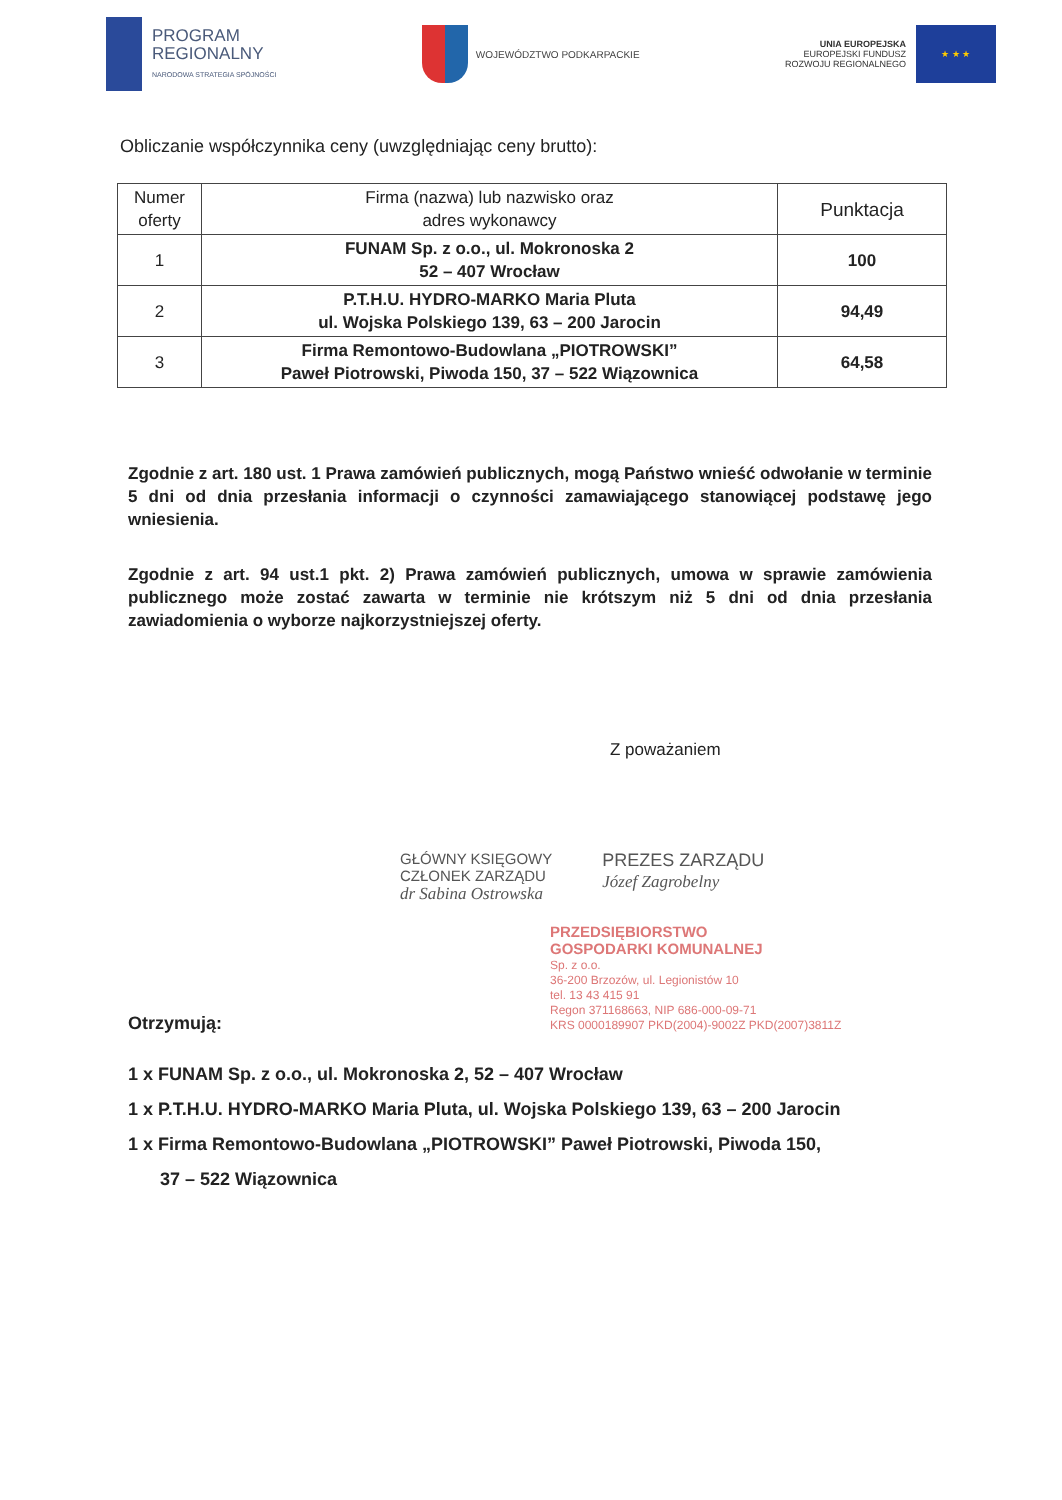PROGRAM
REGIONALNY
NARODOWA STRATEGIA SPÓJNOŚCI
WOJEWÓDZTWO PODKARPACKIE
UNIA EUROPEJSKA
EUROPEJSKI FUNDUSZ
ROZWOJU REGIONALNEGO
★ ★ ★
Obliczanie współczynnika ceny (uwzględniając ceny brutto):
| Numer oferty | Firma (nazwa) lub nazwisko oraz adres wykonawcy | Punktacja |
| --- | --- | --- |
| 1 | FUNAM Sp. z o.o., ul. Mokronoska 2 52 – 407 Wrocław | 100 |
| 2 | P.T.H.U. HYDRO-MARKO Maria Pluta ul. Wojska Polskiego 139, 63 – 200 Jarocin | 94,49 |
| 3 | Firma Remontowo-Budowlana „PIOTROWSKI” Paweł Piotrowski, Piwoda 150, 37 – 522 Wiązownica | 64,58 |
Zgodnie z art. 180 ust. 1 Prawa zamówień publicznych, mogą Państwo wnieść odwołanie w terminie 5 dni od dnia przesłania informacji o czynności zamawiającego stanowiącej podstawę jego wniesienia.
Zgodnie z art. 94 ust.1 pkt. 2) Prawa zamówień publicznych, umowa w sprawie zamówienia publicznego może zostać zawarta w terminie nie krótszym niż 5 dni od dnia przesłania zawiadomienia o wyborze najkorzystniejszej oferty.
Z poważaniem
GŁÓWNY KSIĘGOWY
CZŁONEK ZARZĄDU
dr Sabina Ostrowska
PREZES ZARZĄDU
Józef Zagrobelny
PRZEDSIĘBIORSTWO
GOSPODARKI KOMUNALNEJ
Sp. z o.o.
36-200 Brzozów, ul. Legionistów 10
tel. 13 43 415 91
Regon 371168663, NIP 686-000-09-71
KRS 0000189907 PKD(2004)-9002Z PKD(2007)3811Z
Otrzymują:
1 x FUNAM Sp. z o.o., ul. Mokronoska 2, 52 – 407 Wrocław
1 x P.T.H.U. HYDRO-MARKO Maria Pluta, ul. Wojska Polskiego 139, 63 – 200 Jarocin
1 x Firma Remontowo-Budowlana „PIOTROWSKI” Paweł Piotrowski, Piwoda 150,
37 – 522 Wiązownica